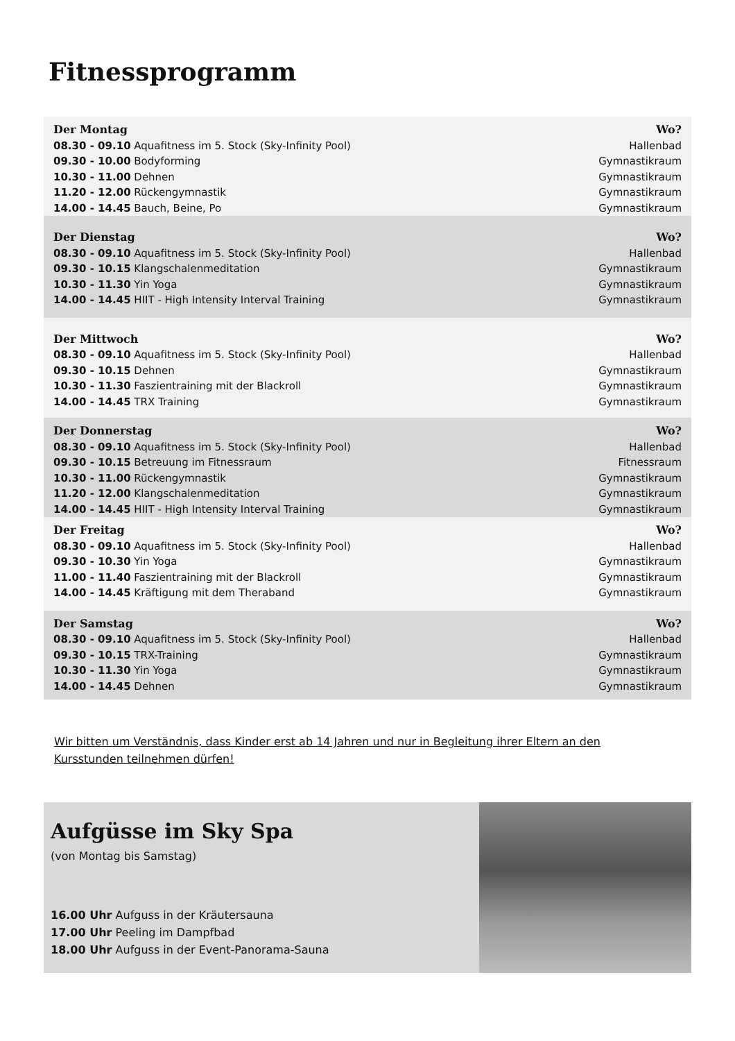Fitnessprogramm
| Der Montag | Wo? |
| --- | --- |
| 08.30 - 09.10 Aquafitness im 5. Stock (Sky-Infinity Pool) | Hallenbad |
| 09.30 - 10.00 Bodyforming | Gymnastikraum |
| 10.30 - 11.00 Dehnen | Gymnastikraum |
| 11.20 - 12.00 Rückengymnastik | Gymnastikraum |
| 14.00 - 14.45 Bauch, Beine, Po | Gymnastikraum |
| Der Dienstag | Wo? |
| 08.30 - 09.10 Aquafitness im 5. Stock (Sky-Infinity Pool) | Hallenbad |
| 09.30 - 10.15 Klangschalenmeditation | Gymnastikraum |
| 10.30 - 11.30 Yin Yoga | Gymnastikraum |
| 14.00 - 14.45 HIIT - High Intensity Interval Training | Gymnastikraum |
| Der Mittwoch | Wo? |
| 08.30 - 09.10 Aquafitness im 5. Stock (Sky-Infinity Pool) | Hallenbad |
| 09.30 - 10.15 Dehnen | Gymnastikraum |
| 10.30 - 11.30 Faszientraining mit der Blackroll | Gymnastikraum |
| 14.00 - 14.45 TRX Training | Gymnastikraum |
| Der Donnerstag | Wo? |
| 08.30 - 09.10 Aquafitness im 5. Stock (Sky-Infinity Pool) | Hallenbad |
| 09.30 - 10.15 Betreuung im Fitnessraum | Fitnessraum |
| 10.30 - 11.00 Rückengymnastik | Gymnastikraum |
| 11.20 - 12.00 Klangschalenmeditation | Gymnastikraum |
| 14.00 - 14.45 HIIT - High Intensity Interval Training | Gymnastikraum |
| Der Freitag | Wo? |
| 08.30 - 09.10 Aquafitness im 5. Stock (Sky-Infinity Pool) | Hallenbad |
| 09.30 - 10.30 Yin Yoga | Gymnastikraum |
| 11.00 - 11.40 Faszientraining mit der Blackroll | Gymnastikraum |
| 14.00 - 14.45 Kräftigung mit dem Theraband | Gymnastikraum |
| Der Samstag | Wo? |
| 08.30 - 09.10 Aquafitness im 5. Stock (Sky-Infinity Pool) | Hallenbad |
| 09.30 - 10.15 TRX-Training | Gymnastikraum |
| 10.30 - 11.30 Yin Yoga | Gymnastikraum |
| 14.00 - 14.45 Dehnen | Gymnastikraum |
Wir bitten um Verständnis, dass Kinder erst ab 14 Jahren und nur in Begleitung ihrer Eltern an den Kursstunden teilnehmen dürfen!
Aufgüsse im Sky Spa
(von Montag bis Samstag)
16.00 Uhr Aufguss in der Kräutersauna
17.00 Uhr Peeling im Dampfbad
18.00 Uhr Aufguss in der Event-Panorama-Sauna